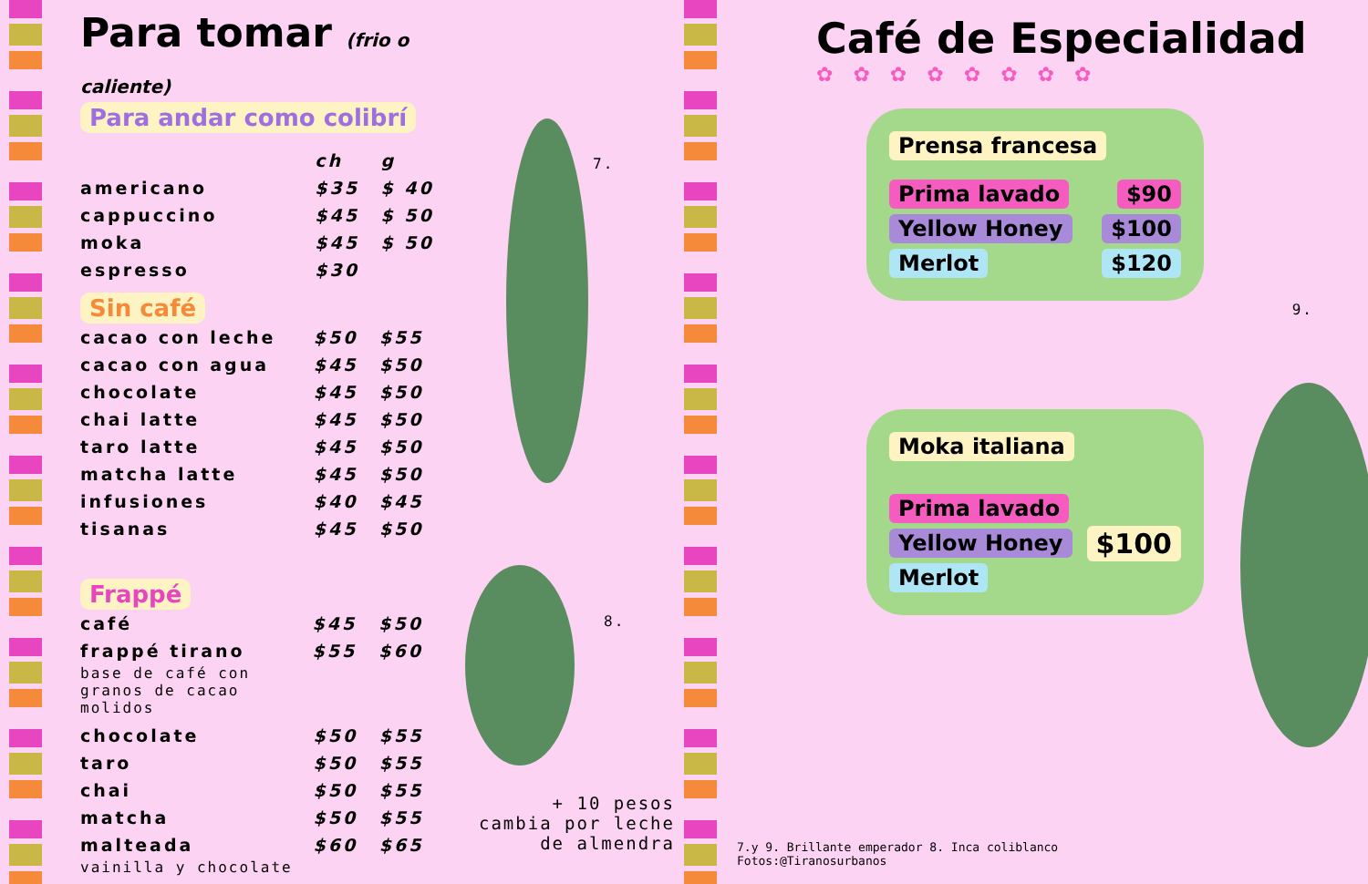Para tomar (frio o caliente)
Para andar como colibrí
| | ch | g |
| americano | $35 | $ 40 |
| cappuccino | $45 | $ 50 |
| moka | $45 | $ 50 |
| espresso | $30 | |
Sin café
| cacao con leche | $50 | $55 |
| cacao con agua | $45 | $50 |
| chocolate | $45 | $50 |
| chai latte | $45 | $50 |
| taro latte | $45 | $50 |
| matcha latte | $45 | $50 |
| infusiones | $40 | $45 |
| tisanas | $45 | $50 |
Frappé
| café | $45 | $50 |
| frappé tirano | $55 | $60 |
base de café con
granos de cacao
molidos
| chocolate | $50 | $55 |
| taro | $50 | $55 |
| chai | $50 | $55 |
| matcha | $50 | $55 |
| malteada | $60 | $65 |
vainilla y chocolate
7.
8.
+ 10 pesos cambia por leche de almendra
Café de Especialidad
✿✿✿✿✿✿✿✿
Prensa francesa
Prima lavado $90
Yellow Honey $100
Merlot $120
9.
Moka italiana
Prima lavado
Yellow Honey
Merlot
$100
7.y 9. Brillante emperador 8. Inca coliblanco
Fotos:@Tiranosurbanos